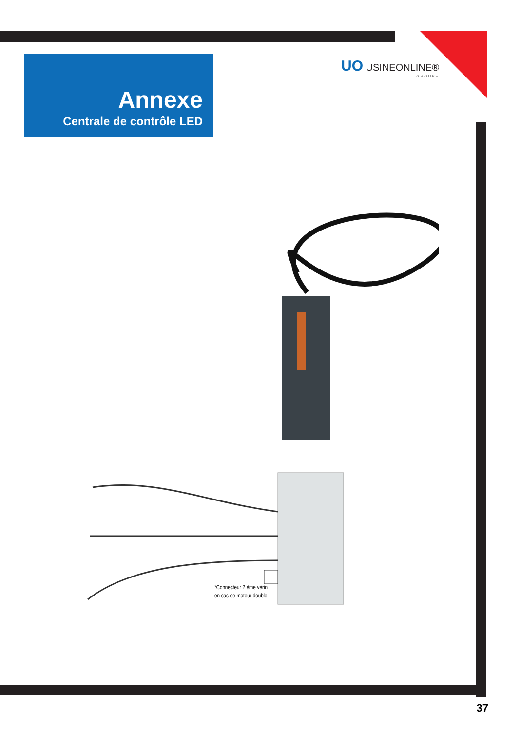Annexe
Centrale de contrôle LED
UO USINEONLINE®
GROUPE
*Connecteur 2 ème vérin
en cas de moteur double
37